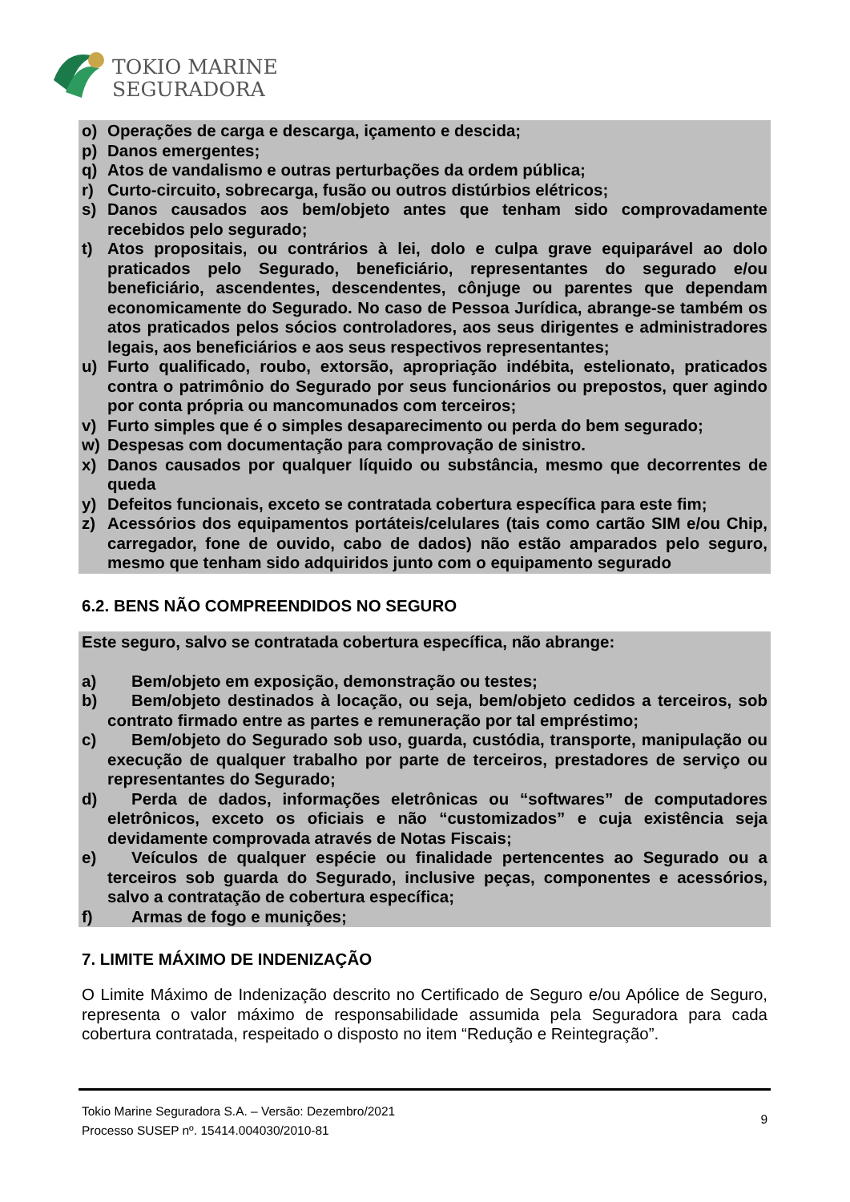TOKIO MARINE
SEGURADORA
o) Operações de carga e descarga, içamento e descida;
p) Danos emergentes;
q) Atos de vandalismo e outras perturbações da ordem pública;
r) Curto-circuito, sobrecarga, fusão ou outros distúrbios elétricos;
s) Danos causados aos bem/objeto antes que tenham sido comprovadamente recebidos pelo segurado;
t) Atos propositais, ou contrários à lei, dolo e culpa grave equiparável ao dolo praticados pelo Segurado, beneficiário, representantes do segurado e/ou beneficiário, ascendentes, descendentes, cônjuge ou parentes que dependam economicamente do Segurado. No caso de Pessoa Jurídica, abrange-se também os atos praticados pelos sócios controladores, aos seus dirigentes e administradores legais, aos beneficiários e aos seus respectivos representantes;
u) Furto qualificado, roubo, extorsão, apropriação indébita, estelionato, praticados contra o patrimônio do Segurado por seus funcionários ou prepostos, quer agindo por conta própria ou mancomunados com terceiros;
v) Furto simples que é o simples desaparecimento ou perda do bem segurado;
w) Despesas com documentação para comprovação de sinistro.
x) Danos causados por qualquer líquido ou substância, mesmo que decorrentes de queda
y) Defeitos funcionais, exceto se contratada cobertura específica para este fim;
z) Acessórios dos equipamentos portáteis/celulares (tais como cartão SIM e/ou Chip, carregador, fone de ouvido, cabo de dados) não estão amparados pelo seguro, mesmo que tenham sido adquiridos junto com o equipamento segurado
6.2. BENS NÃO COMPREENDIDOS NO SEGURO
Este seguro, salvo se contratada cobertura específica, não abrange:
a) Bem/objeto em exposição, demonstração ou testes;
b) Bem/objeto destinados à locação, ou seja, bem/objeto cedidos a terceiros, sob contrato firmado entre as partes e remuneração por tal empréstimo;
c) Bem/objeto do Segurado sob uso, guarda, custódia, transporte, manipulação ou execução de qualquer trabalho por parte de terceiros, prestadores de serviço ou representantes do Segurado;
d) Perda de dados, informações eletrônicas ou “softwares” de computadores eletrônicos, exceto os oficiais e não “customizados” e cuja existência seja devidamente comprovada através de Notas Fiscais;
e) Veículos de qualquer espécie ou finalidade pertencentes ao Segurado ou a terceiros sob guarda do Segurado, inclusive peças, componentes e acessórios, salvo a contratação de cobertura específica;
f) Armas de fogo e munições;
7. LIMITE MÁXIMO DE INDENIZAÇÃO
O Limite Máximo de Indenização descrito no Certificado de Seguro e/ou Apólice de Seguro, representa o valor máximo de responsabilidade assumida pela Seguradora para cada cobertura contratada, respeitado o disposto no item “Redução e Reintegração”.
Tokio Marine Seguradora S.A. – Versão: Dezembro/2021
Processo SUSEP nº. 15414.004030/2010-81
9